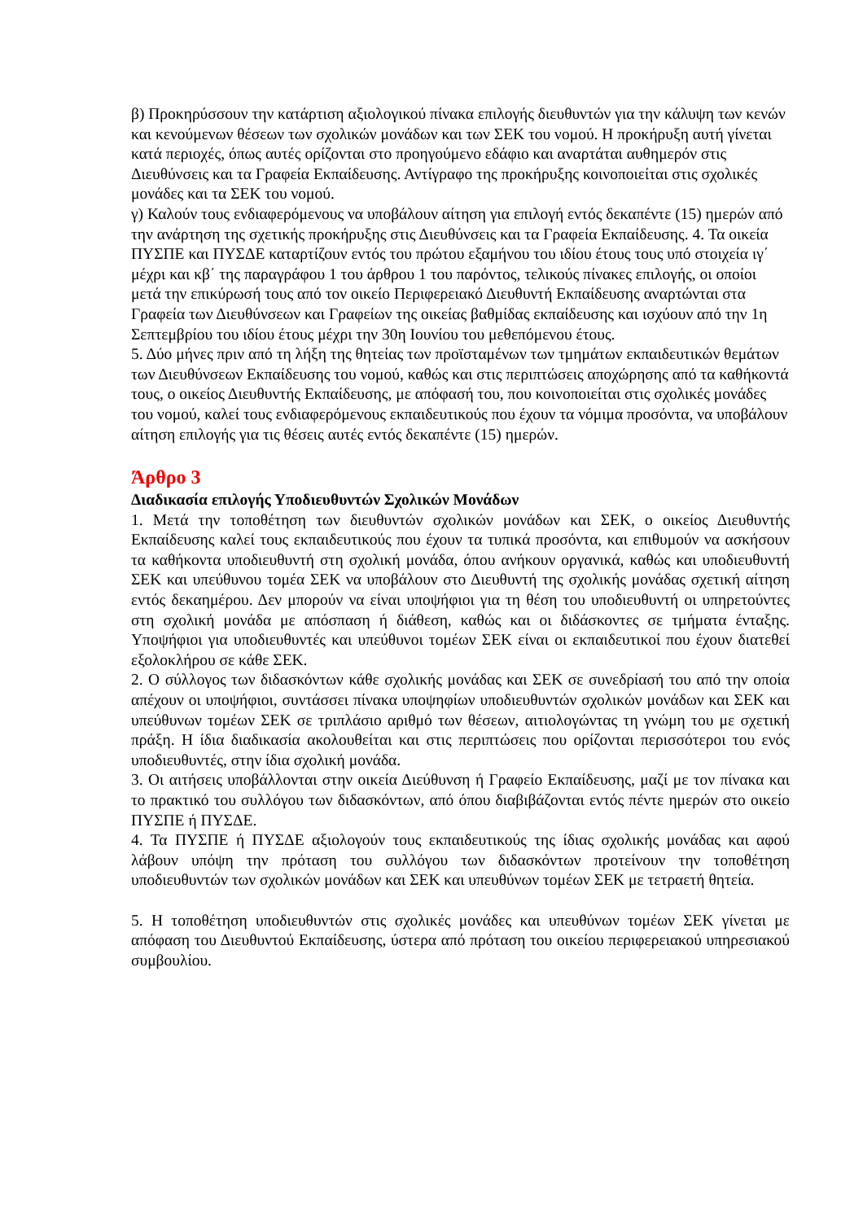β) Προκηρύσσουν την κατάρτιση αξιολογικού πίνακα επιλογής διευθυντών για την κάλυψη των κενών και κενούμενων θέσεων των σχολικών μονάδων και των ΣΕΚ του νομού. Η προκήρυξη αυτή γίνεται κατά περιοχές, όπως αυτές ορίζονται στο προηγούμενο εδάφιο και αναρτάται αυθημερόν στις Διευθύνσεις και τα Γραφεία Εκπαίδευσης. Αντίγραφο της προκήρυξης κοινοποιείται στις σχολικές μονάδες και τα ΣΕΚ του νομού.
γ) Καλούν τους ενδιαφερόμενους να υποβάλουν αίτηση για επιλογή εντός δεκαπέντε (15) ημερών από την ανάρτηση της σχετικής προκήρυξης στις Διευθύνσεις και τα Γραφεία Εκπαίδευσης. 4. Τα οικεία ΠΥΣΠΕ και ΠΥΣΔΕ καταρτίζουν εντός του πρώτου εξαμήνου του ιδίου έτους τους υπό στοιχεία ιγ΄ μέχρι και κβ΄ της παραγράφου 1 του άρθρου 1 του παρόντος, τελικούς πίνακες επιλογής, οι οποίοι μετά την επικύρωσή τους από τον οικείο Περιφερειακό Διευθυντή Εκπαίδευσης αναρτώνται στα Γραφεία των Διευθύνσεων και Γραφείων της οικείας βαθμίδας εκπαίδευσης και ισχύουν από την 1η Σεπτεμβρίου του ιδίου έτους μέχρι την 30η Ιουνίου του μεθεπόμενου έτους.
5. Δύο μήνες πριν από τη λήξη της θητείας των προϊσταμένων των τμημάτων εκπαιδευτικών θεμάτων των Διευθύνσεων Εκπαίδευσης του νομού, καθώς και στις περιπτώσεις αποχώρησης από τα καθήκοντά τους, ο οικείος Διευθυντής Εκπαίδευσης, με απόφασή του, που κοινοποιείται στις σχολικές μονάδες του νομού, καλεί τους ενδιαφερόμενους εκπαιδευτικούς που έχουν τα νόμιμα προσόντα, να υποβάλουν αίτηση επιλογής για τις θέσεις αυτές εντός δεκαπέντε (15) ημερών.
Άρθρο 3
Διαδικασία επιλογής Υποδιευθυντών Σχολικών Μονάδων
1. Μετά την τοποθέτηση των διευθυντών σχολικών μονάδων και ΣΕΚ, ο οικείος Διευθυντής Εκπαίδευσης καλεί τους εκπαιδευτικούς που έχουν τα τυπικά προσόντα, και επιθυμούν να ασκήσουν τα καθήκοντα υποδιευθυντή στη σχολική μονάδα, όπου ανήκουν οργανικά, καθώς και υποδιευθυντή ΣΕΚ και υπεύθυνου τομέα ΣΕΚ να υποβάλουν στο Διευθυντή της σχολικής μονάδας σχετική αίτηση εντός δεκαημέρου. Δεν μπορούν να είναι υποψήφιοι για τη θέση του υποδιευθυντή οι υπηρετούντες στη σχολική μονάδα με απόσπαση ή διάθεση, καθώς και οι διδάσκοντες σε τμήματα ένταξης. Υποψήφιοι για υποδιευθυντές και υπεύθυνοι τομέων ΣΕΚ είναι οι εκπαιδευτικοί που έχουν διατεθεί εξολοκλήρου σε κάθε ΣΕΚ.
2. Ο σύλλογος των διδασκόντων κάθε σχολικής μονάδας και ΣΕΚ σε συνεδρίασή του από την οποία απέχουν οι υποψήφιοι, συντάσσει πίνακα υποψηφίων υποδιευθυντών σχολικών μονάδων και ΣΕΚ και υπεύθυνων τομέων ΣΕΚ σε τριπλάσιο αριθμό των θέσεων, αιτιολογώντας τη γνώμη του με σχετική πράξη. Η ίδια διαδικασία ακολουθείται και στις περιπτώσεις που ορίζονται περισσότεροι του ενός υποδιευθυντές, στην ίδια σχολική μονάδα.
3. Οι αιτήσεις υποβάλλονται στην οικεία Διεύθυνση ή Γραφείο Εκπαίδευσης, μαζί με τον πίνακα και το πρακτικό του συλλόγου των διδασκόντων, από όπου διαβιβάζονται εντός πέντε ημερών στο οικείο ΠΥΣΠΕ ή ΠΥΣΔΕ.
4. Τα ΠΥΣΠΕ ή ΠΥΣΔΕ αξιολογούν τους εκπαιδευτικούς της ίδιας σχολικής μονάδας και αφού λάβουν υπόψη την πρόταση του συλλόγου των διδασκόντων προτείνουν την τοποθέτηση υποδιευθυντών των σχολικών μονάδων και ΣΕΚ και υπευθύνων τομέων ΣΕΚ με τετραετή θητεία.
5. Η τοποθέτηση υποδιευθυντών στις σχολικές μονάδες και υπευθύνων τομέων ΣΕΚ γίνεται με απόφαση του Διευθυντού Εκπαίδευσης, ύστερα από πρόταση του οικείου περιφερειακού υπηρεσιακού συμβουλίου.